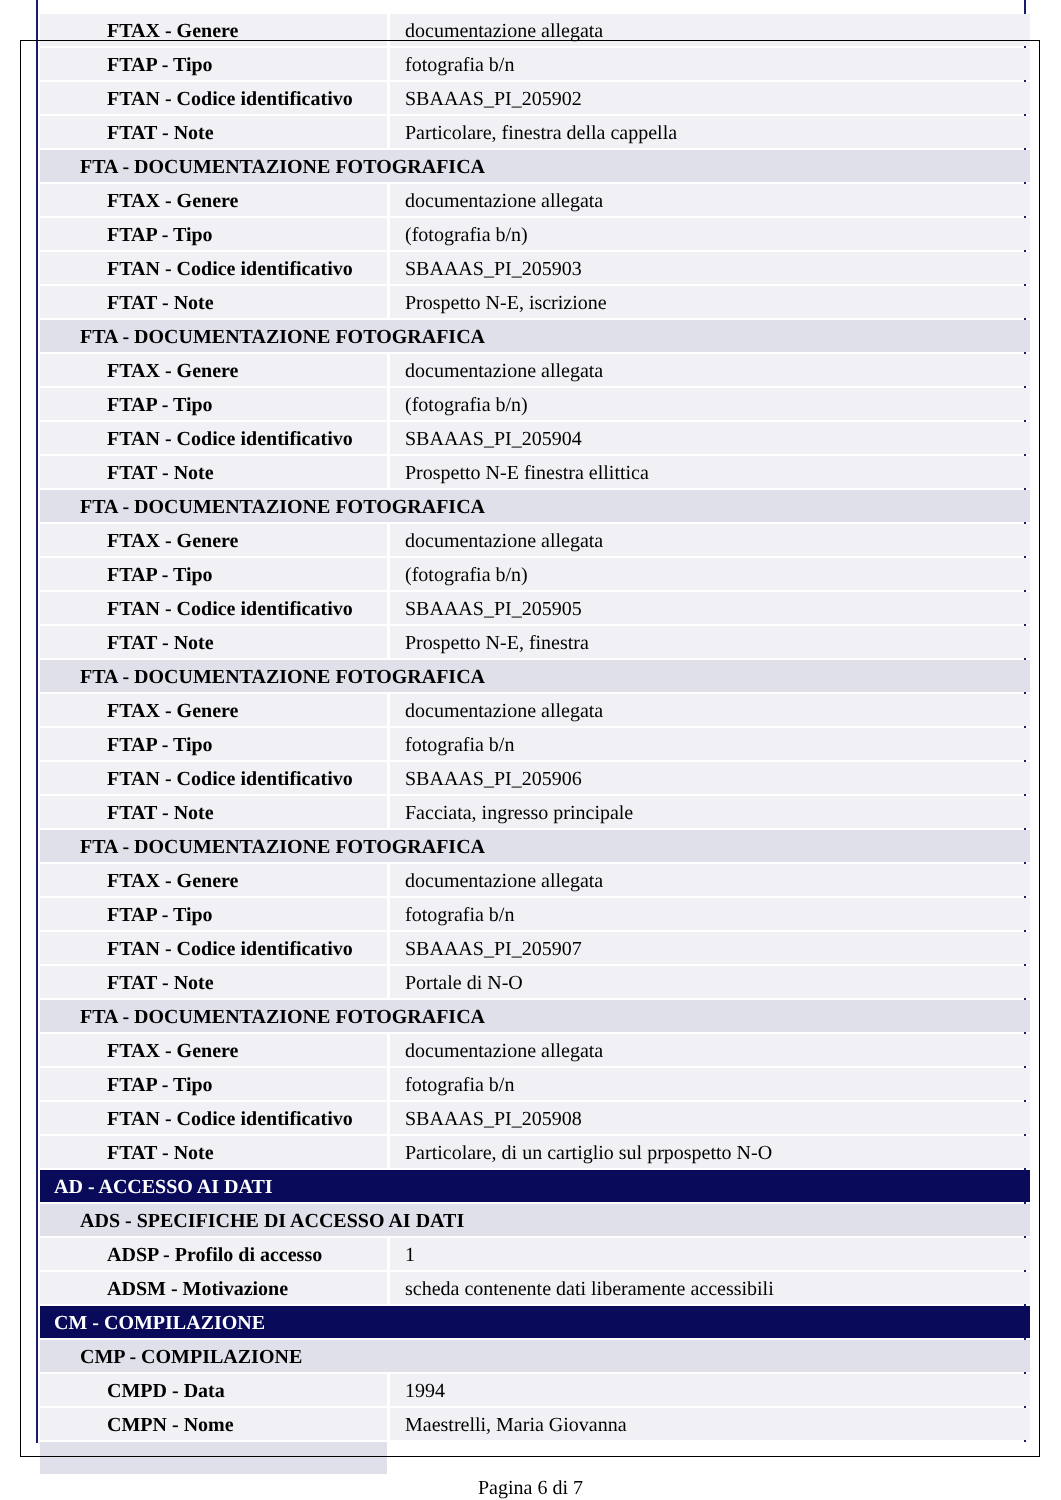| FTAX - Genere | documentazione allegata |
| FTAP - Tipo | fotografia b/n |
| FTAN - Codice identificativo | SBAAAS_PI_205902 |
| FTAT - Note | Particolare, finestra della cappella |
| FTA - DOCUMENTAZIONE FOTOGRAFICA | |
| FTAX - Genere | documentazione allegata |
| FTAP - Tipo | (fotografia b/n) |
| FTAN - Codice identificativo | SBAAAS_PI_205903 |
| FTAT - Note | Prospetto N-E, iscrizione |
| FTA - DOCUMENTAZIONE FOTOGRAFICA | |
| FTAX - Genere | documentazione allegata |
| FTAP - Tipo | (fotografia b/n) |
| FTAN - Codice identificativo | SBAAAS_PI_205904 |
| FTAT - Note | Prospetto N-E finestra ellittica |
| FTA - DOCUMENTAZIONE FOTOGRAFICA | |
| FTAX - Genere | documentazione allegata |
| FTAP - Tipo | (fotografia b/n) |
| FTAN - Codice identificativo | SBAAAS_PI_205905 |
| FTAT - Note | Prospetto N-E, finestra |
| FTA - DOCUMENTAZIONE FOTOGRAFICA | |
| FTAX - Genere | documentazione allegata |
| FTAP - Tipo | fotografia b/n |
| FTAN - Codice identificativo | SBAAAS_PI_205906 |
| FTAT - Note | Facciata, ingresso principale |
| FTA - DOCUMENTAZIONE FOTOGRAFICA | |
| FTAX - Genere | documentazione allegata |
| FTAP - Tipo | fotografia b/n |
| FTAN - Codice identificativo | SBAAAS_PI_205907 |
| FTAT - Note | Portale di N-O |
| FTA - DOCUMENTAZIONE FOTOGRAFICA | |
| FTAX - Genere | documentazione allegata |
| FTAP - Tipo | fotografia b/n |
| FTAN - Codice identificativo | SBAAAS_PI_205908 |
| FTAT - Note | Particolare, di un cartiglio sul prpospetto N-O |
| AD - ACCESSO AI DATI | |
| ADS - SPECIFICHE DI ACCESSO AI DATI | |
| ADSP - Profilo di accesso | 1 |
| ADSM - Motivazione | scheda contenente dati liberamente accessibili |
| CM - COMPILAZIONE | |
| CMP - COMPILAZIONE | |
| CMPD - Data | 1994 |
| CMPN - Nome | Maestrelli, Maria Giovanna |
Pagina 6 di 7